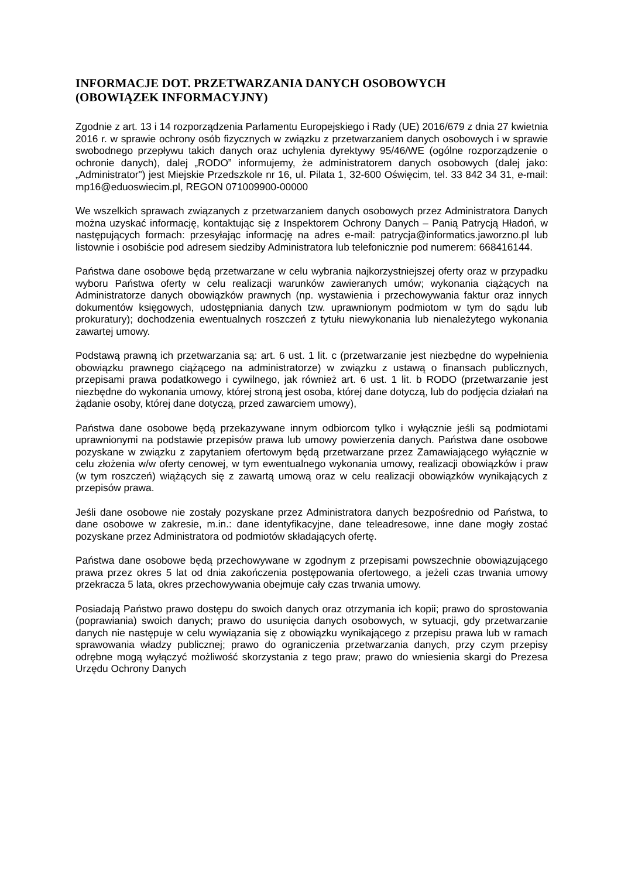INFORMACJE DOT. PRZETWARZANIA DANYCH OSOBOWYCH
(OBOWIĄZEK INFORMACYJNY)
Zgodnie z art. 13 i 14 rozporządzenia Parlamentu Europejskiego i Rady (UE) 2016/679 z dnia 27 kwietnia 2016 r. w sprawie ochrony osób fizycznych w związku z przetwarzaniem danych osobowych i w sprawie swobodnego przepływu takich danych oraz uchylenia dyrektywy 95/46/WE (ogólne rozporządzenie o ochronie danych), dalej „RODO” informujemy, że administratorem danych osobowych (dalej jako: „Administrator") jest Miejskie Przedszkole nr 16, ul. Pilata 1, 32-600 Oświęcim, tel. 33 842 34 31, e-mail: mp16@eduoswiecim.pl, REGON 071009900-00000
We wszelkich sprawach związanych z przetwarzaniem danych osobowych przez Administratora Danych można uzyskać informację, kontaktując się z Inspektorem Ochrony Danych – Panią Patrycją Hładoń, w następujących formach: przesyłając informację na adres e-mail: patrycja@informatics.jaworzno.pl lub listownie i osobiście pod adresem siedziby Administratora lub telefonicznie pod numerem: 668416144.
Państwa dane osobowe będą przetwarzane w celu wybrania najkorzystniejszej oferty oraz w przypadku wyboru Państwa oferty w celu realizacji warunków zawieranych umów; wykonania ciążących na Administratorze danych obowiązków prawnych (np. wystawienia i przechowywania faktur oraz innych dokumentów księgowych, udostępniania danych tzw. uprawnionym podmiotom w tym do sądu lub prokuratury); dochodzenia ewentualnych roszczeń z tytułu niewykonania lub nienależytego wykonania zawartej umowy.
Podstawą prawną ich przetwarzania są: art. 6 ust. 1 lit. c (przetwarzanie jest niezbędne do wypełnienia obowiązku prawnego ciążącego na administratorze) w związku z ustawą o finansach publicznych, przepisami prawa podatkowego i cywilnego, jak również art. 6 ust. 1 lit. b RODO (przetwarzanie jest niezbędne do wykonania umowy, której stroną jest osoba, której dane dotyczą, lub do podjęcia działań na żądanie osoby, której dane dotyczą, przed zawarciem umowy),
Państwa dane osobowe będą przekazywane innym odbiorcom tylko i wyłącznie jeśli są podmiotami uprawnionymi na podstawie przepisów prawa lub umowy powierzenia danych. Państwa dane osobowe pozyskane w związku z zapytaniem ofertowym będą przetwarzane przez Zamawiającego wyłącznie w celu złożenia w/w oferty cenowej, w tym ewentualnego wykonania umowy, realizacji obowiązków i praw (w tym roszczeń) wiążących się z zawartą umową oraz w celu realizacji obowiązków wynikających z przepisów prawa.
Jeśli dane osobowe nie zostały pozyskane przez Administratora danych bezpośrednio od Państwa, to dane osobowe w zakresie, m.in.: dane identyfikacyjne, dane teleadresowe, inne dane mogły zostać pozyskane przez Administratora od podmiotów składających ofertę.
Państwa dane osobowe będą przechowywane w zgodnym z przepisami powszechnie obowiązującego prawa przez okres 5 lat od dnia zakończenia postępowania ofertowego, a jeżeli czas trwania umowy przekracza 5 lata, okres przechowywania obejmuje cały czas trwania umowy.
Posiadają Państwo prawo dostępu do swoich danych oraz otrzymania ich kopii; prawo do sprostowania (poprawiania) swoich danych; prawo do usunięcia danych osobowych, w sytuacji, gdy przetwarzanie danych nie następuje w celu wywiązania się z obowiązku wynikającego z przepisu prawa lub w ramach sprawowania władzy publicznej; prawo do ograniczenia przetwarzania danych, przy czym przepisy odrębne mogą wyłączyć możliwość skorzystania z tego praw; prawo do wniesienia skargi do Prezesa Urzędu Ochrony Danych